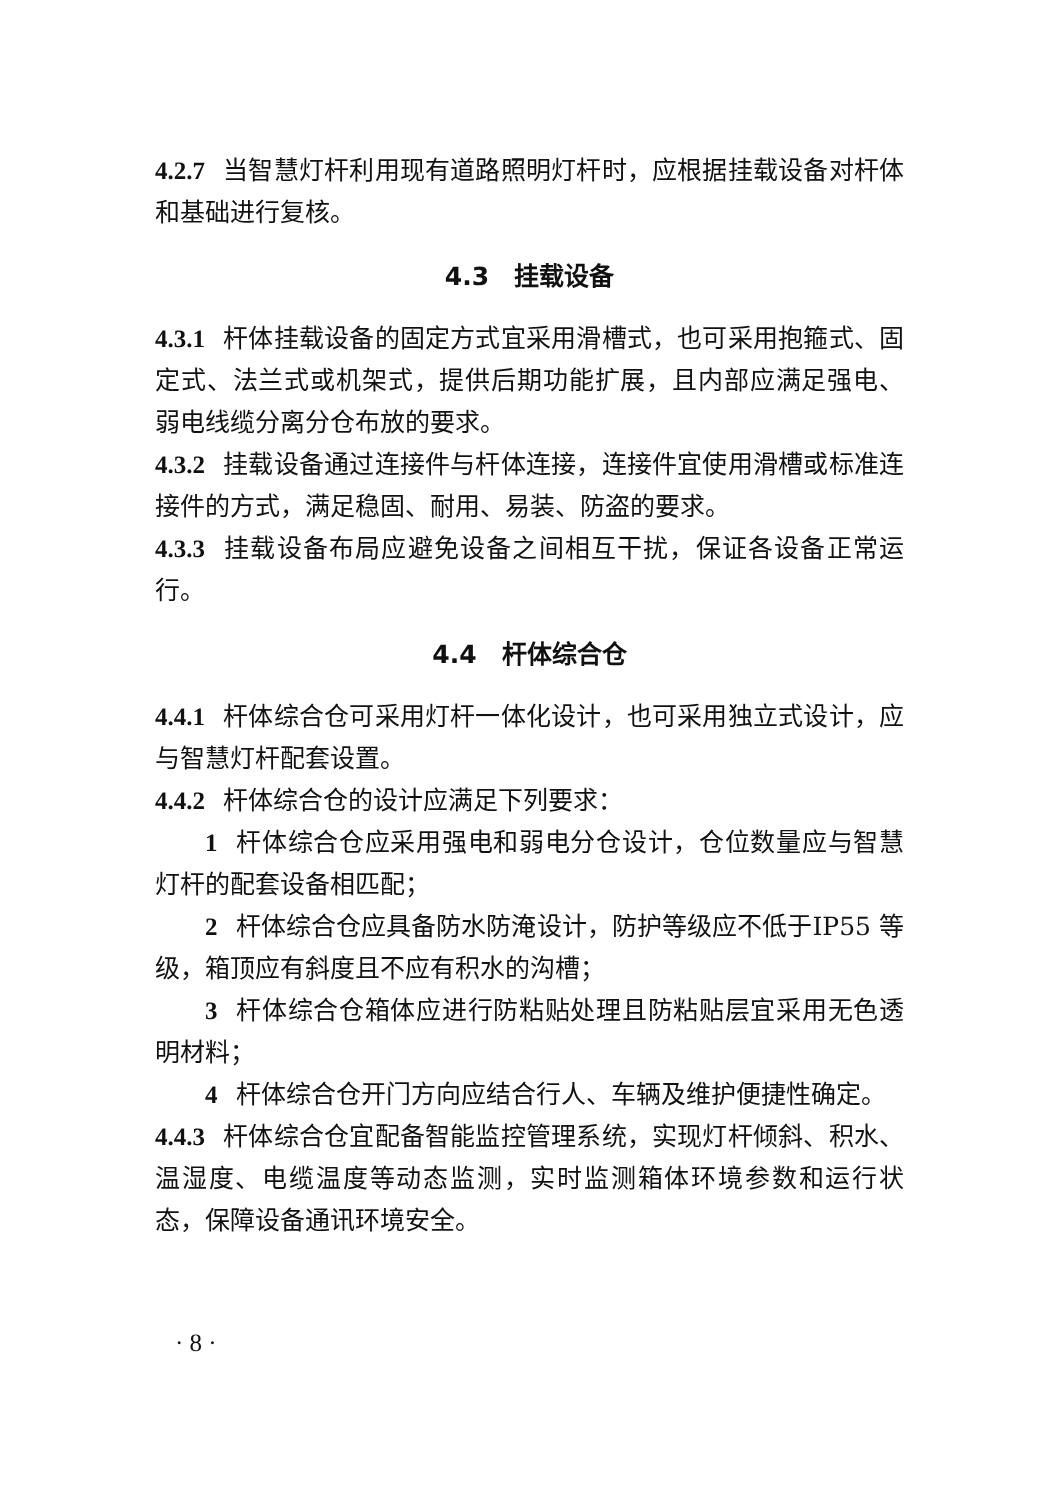4.2.7 当智慧灯杆利用现有道路照明灯杆时，应根据挂载设备对杆体和基础进行复核。
4.3　挂载设备
4.3.1 杆体挂载设备的固定方式宜采用滑槽式，也可采用抱箍式、固定式、法兰式或机架式，提供后期功能扩展，且内部应满足强电、弱电线缆分离分仓布放的要求。
4.3.2 挂载设备通过连接件与杆体连接，连接件宜使用滑槽或标准连接件的方式，满足稳固、耐用、易装、防盗的要求。
4.3.3 挂载设备布局应避免设备之间相互干扰，保证各设备正常运行。
4.4　杆体综合仓
4.4.1 杆体综合仓可采用灯杆一体化设计，也可采用独立式设计，应与智慧灯杆配套设置。
4.4.2 杆体综合仓的设计应满足下列要求：
1 杆体综合仓应采用强电和弱电分仓设计，仓位数量应与智慧灯杆的配套设备相匹配；
2 杆体综合仓应具备防水防淹设计，防护等级应不低于IP55 等级，箱顶应有斜度且不应有积水的沟槽；
3 杆体综合仓箱体应进行防粘贴处理且防粘贴层宜采用无色透明材料；
4 杆体综合仓开门方向应结合行人、车辆及维护便捷性确定。
4.4.3 杆体综合仓宜配备智能监控管理系统，实现灯杆倾斜、积水、温湿度、电缆温度等动态监测，实时监测箱体环境参数和运行状态，保障设备通讯环境安全。
· 8 ·